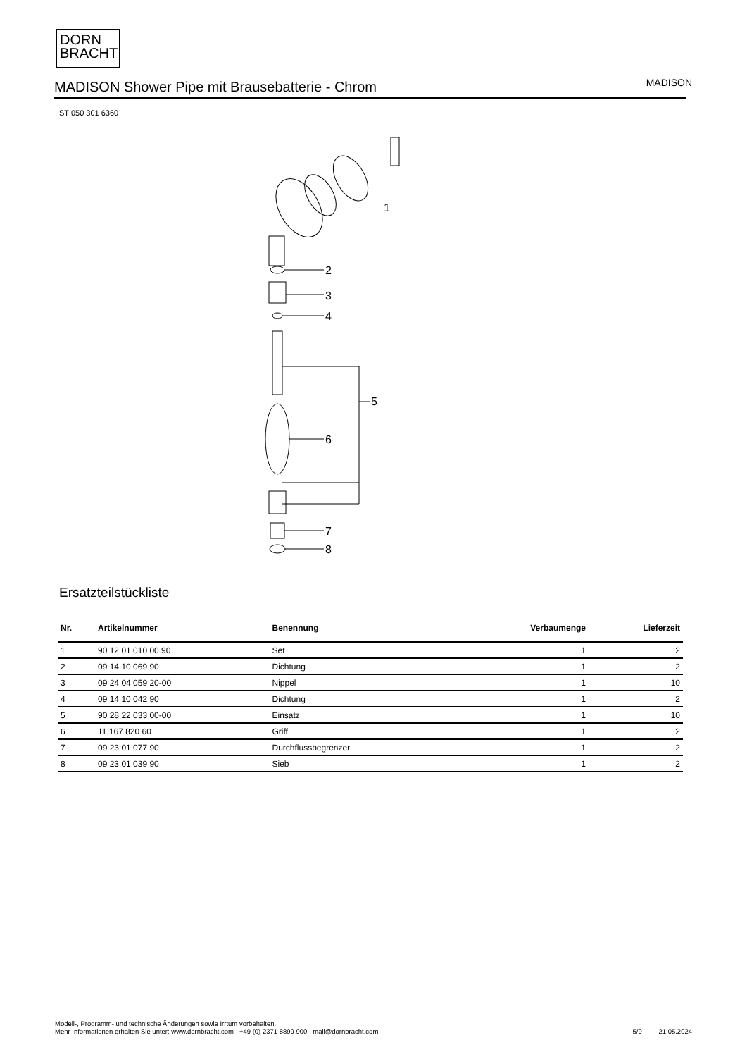DORN
BRACHT
MADISON Shower Pipe mit Brausebatterie - Chrom
MADISON
ST 050 301 6360
1
2
3
4
5
6
7
8
Ersatzteilstückliste
| Nr. | Artikelnummer | Benennung | Verbaumenge | Lieferzeit |
| --- | --- | --- | --- | --- |
| 1 | 90 12 01 010 00 90 | Set | 1 | 2 |
| 2 | 09 14 10 069 90 | Dichtung | 1 | 2 |
| 3 | 09 24 04 059 20-00 | Nippel | 1 | 10 |
| 4 | 09 14 10 042 90 | Dichtung | 1 | 2 |
| 5 | 90 28 22 033 00-00 | Einsatz | 1 | 10 |
| 6 | 11 167 820 60 | Griff | 1 | 2 |
| 7 | 09 23 01 077 90 | Durchflussbegrenzer | 1 | 2 |
| 8 | 09 23 01 039 90 | Sieb | 1 | 2 |
Modell-, Programm- und technische Änderungen sowie Irrtum vorbehalten.
Mehr Informationen erhalten Sie unter: www.dornbracht.com +49 (0) 2371 8899 900 mail@dornbracht.com
5/9 21.05.2024